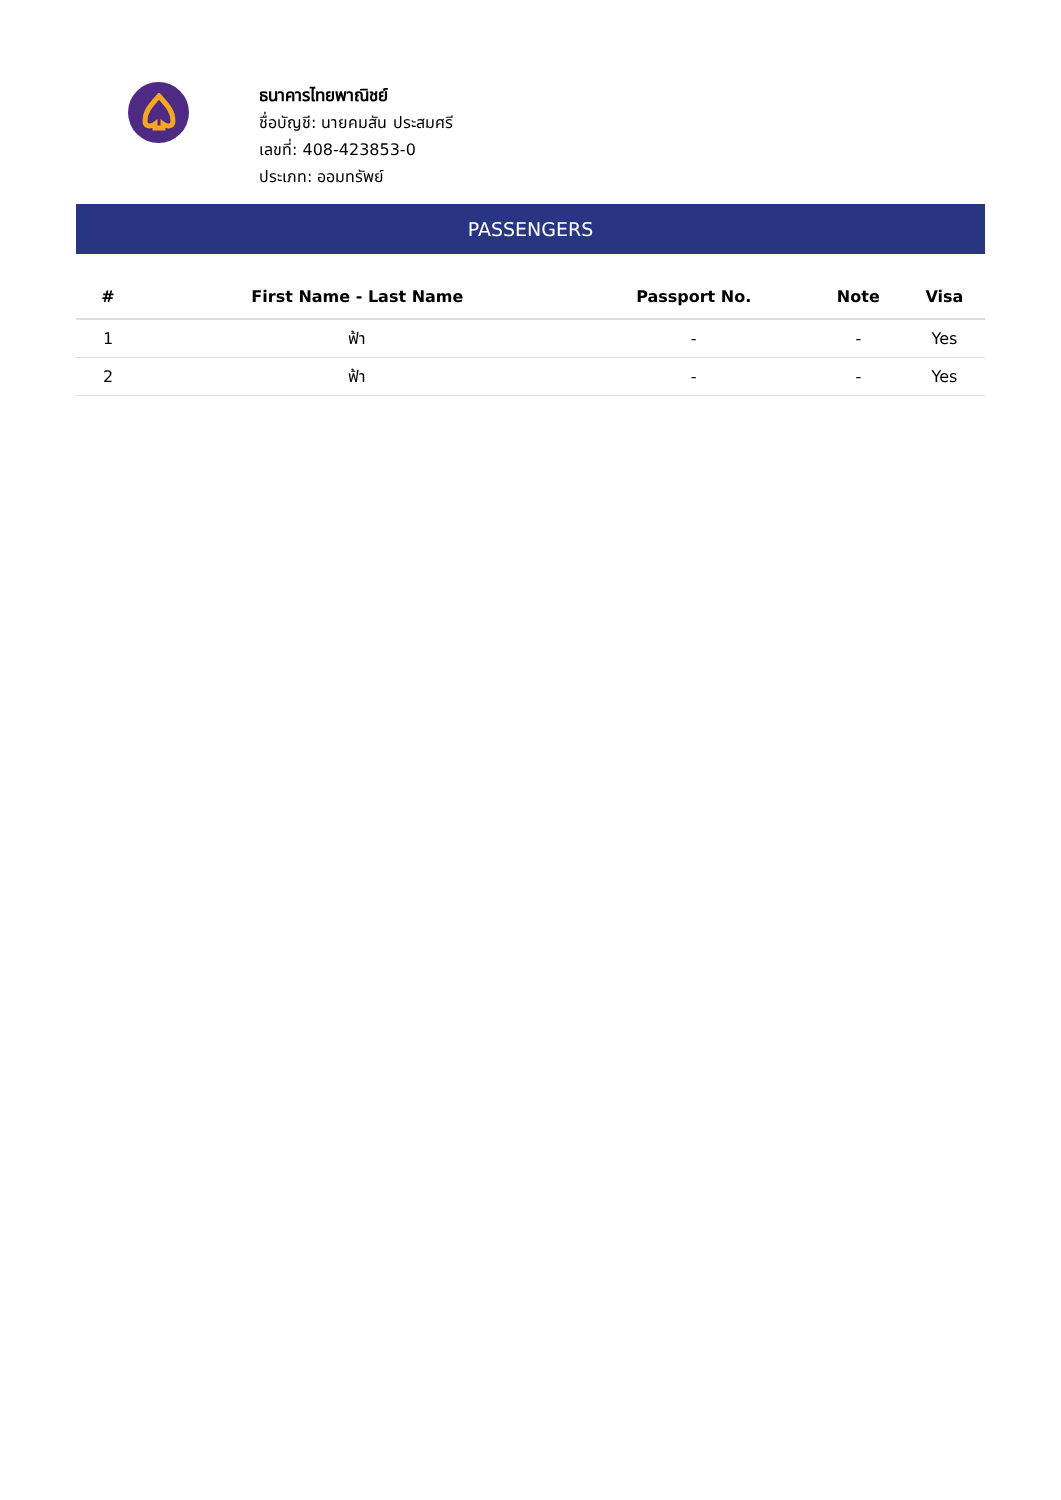ธนาคารไทยพาณิชย์
ชื่อบัญชี: นายคมสัน ประสมศรี
เลขที่: 408-423853-0
ประเภท: ออมทรัพย์
PASSENGERS
| # | First Name - Last Name | Passport No. | Note | Visa |
| --- | --- | --- | --- | --- |
| 1 | ฟ้า | - | - | Yes |
| 2 | ฟ้า | - | - | Yes |